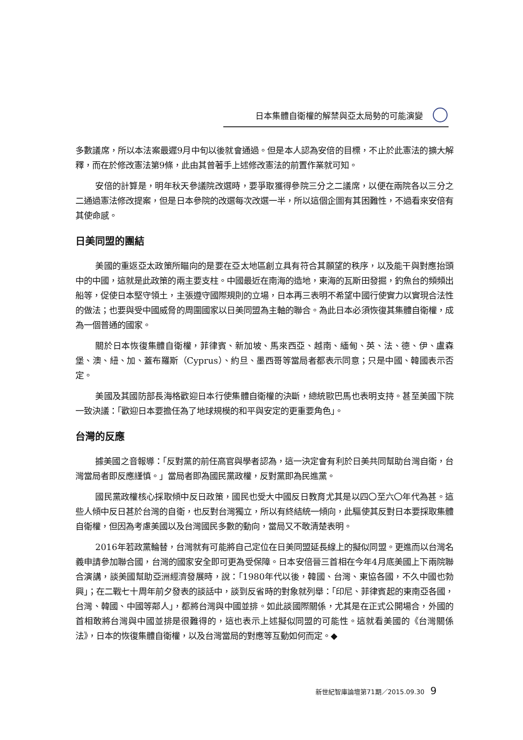日本集體自衛權的解禁與亞太局勢的可能演變
多數議席，所以本法案最遲9月中旬以後就會通過。但是本人認為安倍的目標，不止於此憲法的擴大解釋，而在於修改憲法第9條，此由其曾著手上述修改憲法的前置作業就可知。
安倍的計算是，明年秋天參議院改選時，要爭取獲得參院三分之二議席，以便在兩院各以三分之二通過憲法修改提案，但是日本參院的改選每次改選一半，所以這個企圖有其困難性，不過看來安倍有其使命感。
日美同盟的團結
美國的重返亞太政策所瞄向的是要在亞太地區創立具有符合其願望的秩序，以及能干與對應抬頭中的中國，這就是此政策的兩主要支柱。中國最近在南海的造地，東海的瓦斯田發掘，釣魚台的頻頻出船等，促使日本堅守領土，主張遵守國際規則的立場，日本再三表明不希望中國行使實力以實現合法性的做法；也要與受中國威脅的周圍國家以日美同盟為主軸的聯合。為此日本必須恢復其集體自衛權，成為一個普通的國家。
關於日本恢復集體自衛權，菲律賓、新加坡、馬來西亞、越南、緬甸、英、法、德、伊、盧森堡、澳、紐、加、蓋布羅斯（Cyprus）、約旦、墨西哥等當局者都表示同意；只是中國、韓國表示否定。
美國及其國防部長海格歡迎日本行使集體自衛權的決斷，總統歐巴馬也表明支持。甚至美國下院一致決議：「歡迎日本要擔任為了地球規模的和平與安定的更重要角色」。
台灣的反應
據美國之音報導：「反對黨的前任高官與學者認為，這一決定會有利於日美共同幫助台灣自衛，台灣當局者即反應謹慎。」當局者即為國民黨政權，反對黨即為民進黨。
國民黨政權核心採取傾中反日政策，國民也受大中國反日教育尤其是以四〇至六〇年代為甚。這些人傾中反日甚於台灣的自衛，也反對台灣獨立，所以有終結統一傾向，此驅使其反對日本要採取集體自衛權，但因為考慮美國以及台灣國民多數的動向，當局又不敢清楚表明。
2016年若政黨輪替，台灣就有可能將自己定位在日美同盟延長線上的擬似同盟。更進而以台灣名義申請參加聯合國，台灣的國家安全即可更為受保障。日本安倍晉三首相在今年4月底美國上下兩院聯合演講，談美國幫助亞洲經濟發展時，說：「1980年代以後，韓國、台灣、東協各國，不久中國也勃興」；在二戰七十周年前夕發表的談話中，談到反省時的對象就列舉：「印尼、菲律賓起的東南亞各國，台灣、韓國、中國等鄰人」，都將台灣與中國並排。如此談國際關係，尤其是在正式公開場合，外國的首相敢將台灣與中國並排是很難得的，這也表示上述擬似同盟的可能性。這就看美國的《台灣關係法》，日本的恢復集體自衛權，以及台灣當局的對應等互動如何而定。◆
新世紀智庫論壇第71期／2015.09.30 9